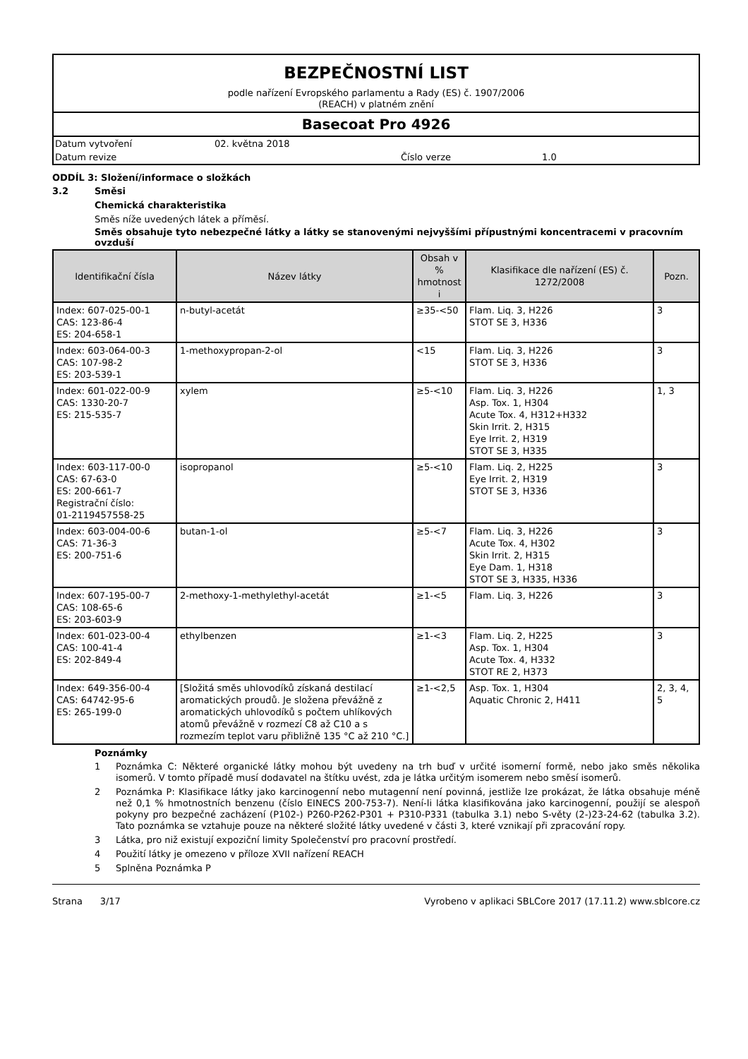BEZPEČNOSTNÍ LIST
podle nařízení Evropského parlamentu a Rady (ES) č. 1907/2006
(REACH) v platném znění
Basecoat Pro 4926
Datum vytvoření 02. května 2018
Datum revize Číslo verze 1.0
ODDÍL 3: Složení/informace o složkách
3.2 Směsi
Chemická charakteristika
Směs níže uvedených látek a příměsí.
Směs obsahuje tyto nebezpečné látky a látky se stanovenými nejvyššími přípustnými koncentracemi v pracovním ovzduší
| Identifikační čísla | Název látky | Obsah v % hmotnost i | Klasifikace dle nařízení (ES) č. 1272/2008 | Pozn. |
| --- | --- | --- | --- | --- |
| Index: 607-025-00-1 CAS: 123-86-4 ES: 204-658-1 | n-butyl-acetát | ≥35-<50 | Flam. Liq. 3, H226 STOT SE 3, H336 | 3 |
| Index: 603-064-00-3 CAS: 107-98-2 ES: 203-539-1 | 1-methoxypropan-2-ol | <15 | Flam. Liq. 3, H226 STOT SE 3, H336 | 3 |
| Index: 601-022-00-9 CAS: 1330-20-7 ES: 215-535-7 | xylem | ≥5-<10 | Flam. Liq. 3, H226 Asp. Tox. 1, H304 Acute Tox. 4, H312+H332 Skin Irrit. 2, H315 Eye Irrit. 2, H319 STOT SE 3, H335 | 1, 3 |
| Index: 603-117-00-0 CAS: 67-63-0 ES: 200-661-7 Registrační číslo: 01-2119457558-25 | isopropanol | ≥5-<10 | Flam. Liq. 2, H225 Eye Irrit. 2, H319 STOT SE 3, H336 | 3 |
| Index: 603-004-00-6 CAS: 71-36-3 ES: 200-751-6 | butan-1-ol | ≥5-<7 | Flam. Liq. 3, H226 Acute Tox. 4, H302 Skin Irrit. 2, H315 Eye Dam. 1, H318 STOT SE 3, H335, H336 | 3 |
| Index: 607-195-00-7 CAS: 108-65-6 ES: 203-603-9 | 2-methoxy-1-methylethyl-acetát | ≥1-<5 | Flam. Liq. 3, H226 | 3 |
| Index: 601-023-00-4 CAS: 100-41-4 ES: 202-849-4 | ethylbenzen | ≥1-<3 | Flam. Liq. 2, H225 Asp. Tox. 1, H304 Acute Tox. 4, H332 STOT RE 2, H373 | 3 |
| Index: 649-356-00-4 CAS: 64742-95-6 ES: 265-199-0 | [Složitá směs uhlovodíků získaná destilací aromatických proudů. Je složena převážně z aromatických uhlovodíků s počtem uhlíkových atomů převážně v rozmezí C8 až C10 a s rozmezím teplot varu přibližně 135 °C až 210 °C.] | ≥1-<2,5 | Asp. Tox. 1, H304 Aquatic Chronic 2, H411 | 2, 3, 4, 5 |
Poznámky
1 Poznámka C: Některé organické látky mohou být uvedeny na trh buď v určité isomerní formě, nebo jako směs několika isomerů. V tomto případě musí dodavatel na štítku uvést, zda je látka určitým isomerem nebo směsí isomerů.
2 Poznámka P: Klasifikace látky jako karcinogenní nebo mutagenní není povinná, jestliže lze prokázat, že látka obsahuje méně než 0,1 % hmotnostních benzenu (číslo EINECS 200-753-7). Není-li látka klasifikována jako karcinogenní, použijí se alespoň pokyny pro bezpečné zacházení (P102-) P260-P262-P301 + P310-P331 (tabulka 3.1) nebo S-věty (2-)23-24-62 (tabulka 3.2). Tato poznámka se vztahuje pouze na některé složité látky uvedené v části 3, které vznikají při zpracování ropy.
3 Látka, pro niž existují expoziční limity Společenství pro pracovní prostředí.
4 Použití látky je omezeno v příloze XVII nařízení REACH
5 Splněna Poznámka P
Strana 3/17 Vyrobeno v aplikaci SBLCore 2017 (17.11.2) www.sblcore.cz